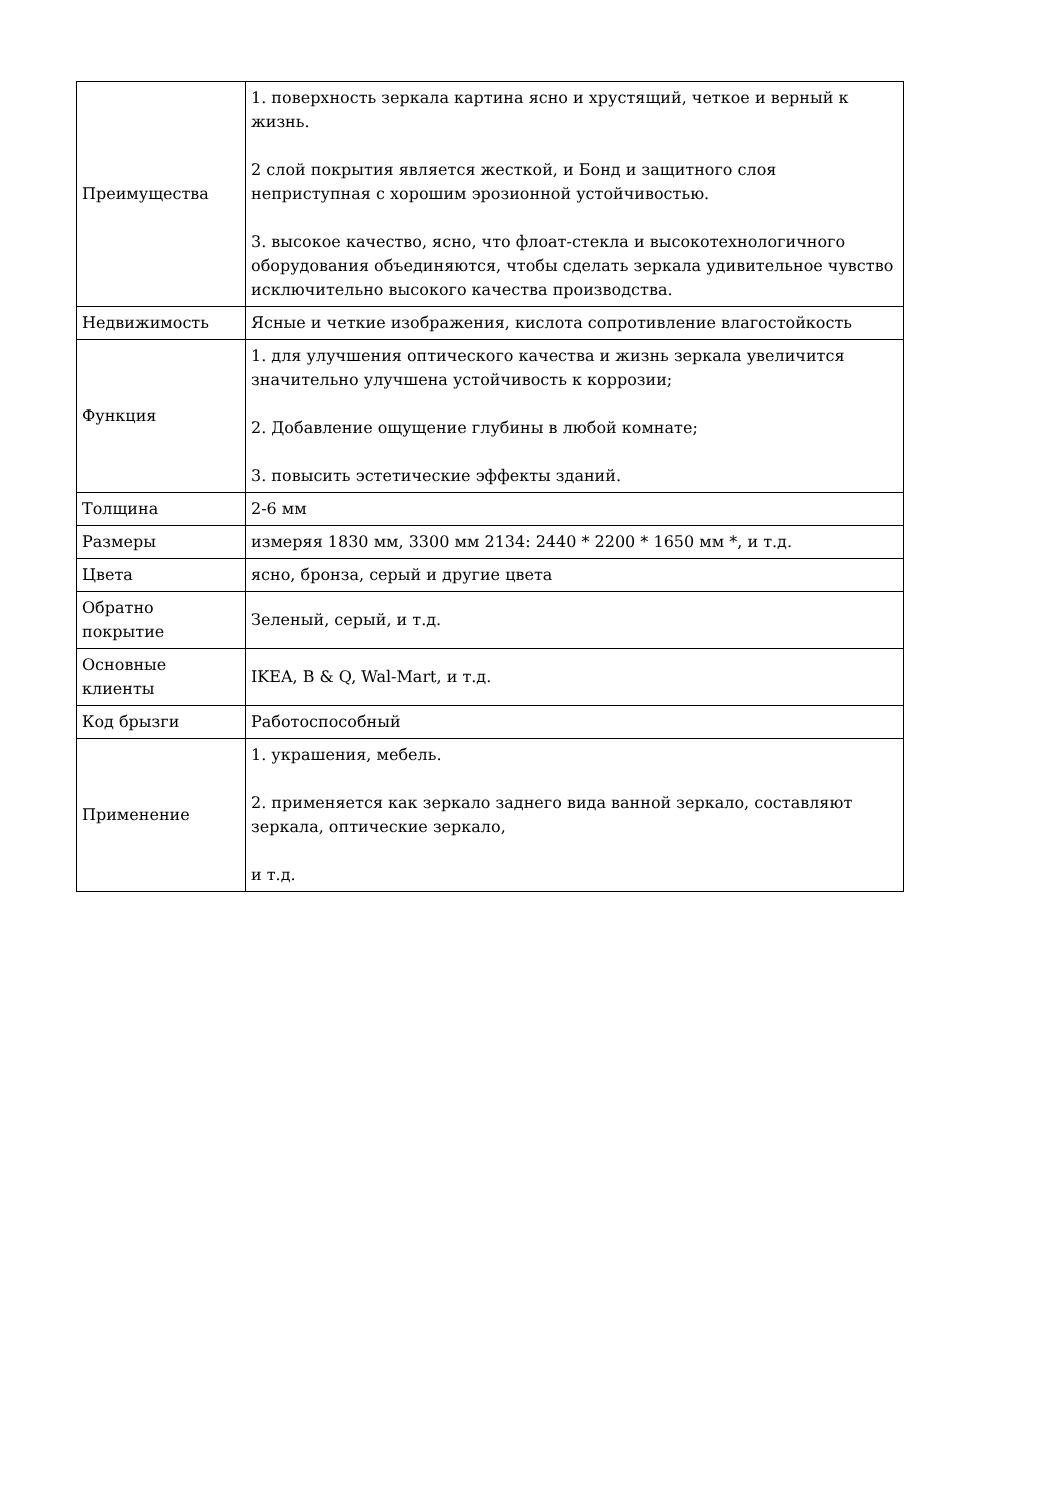| Преимущества | 1. поверхность зеркала картина ясно и хрустящий, четкое и верный к жизнь. 2 слой покрытия является жесткой, и Бонд и защитного слоя неприступная с хорошим эрозионной устойчивостью. 3. высокое качество, ясно, что флоат-стекла и высокотехнологичного оборудования объединяются, чтобы сделать зеркала удивительное чувство исключительно высокого качества производства. |
| Недвижимость | Ясные и четкие изображения, кислота сопротивление влагостойкость |
| Функция | 1. для улучшения оптического качества и жизнь зеркала увеличится значительно улучшена устойчивость к коррозии; 2. Добавление ощущение глубины в любой комнате; 3. повысить эстетические эффекты зданий. |
| Толщина | 2-6 мм |
| Размеры | измеряя 1830 мм, 3300 мм 2134: 2440 * 2200 * 1650 мм *, и т.д. |
| Цвета | ясно, бронза, серый и другие цвета |
| Обратно покрытие | Зеленый, серый, и т.д. |
| Основные клиенты | IKEA, B & Q, Wal-Mart, и т.д. |
| Код брызги | Работоспособный |
| Применение | 1. украшения, мебель. 2. применяется как зеркало заднего вида ванной зеркало, составляют зеркала, оптические зеркало, и т.д. |